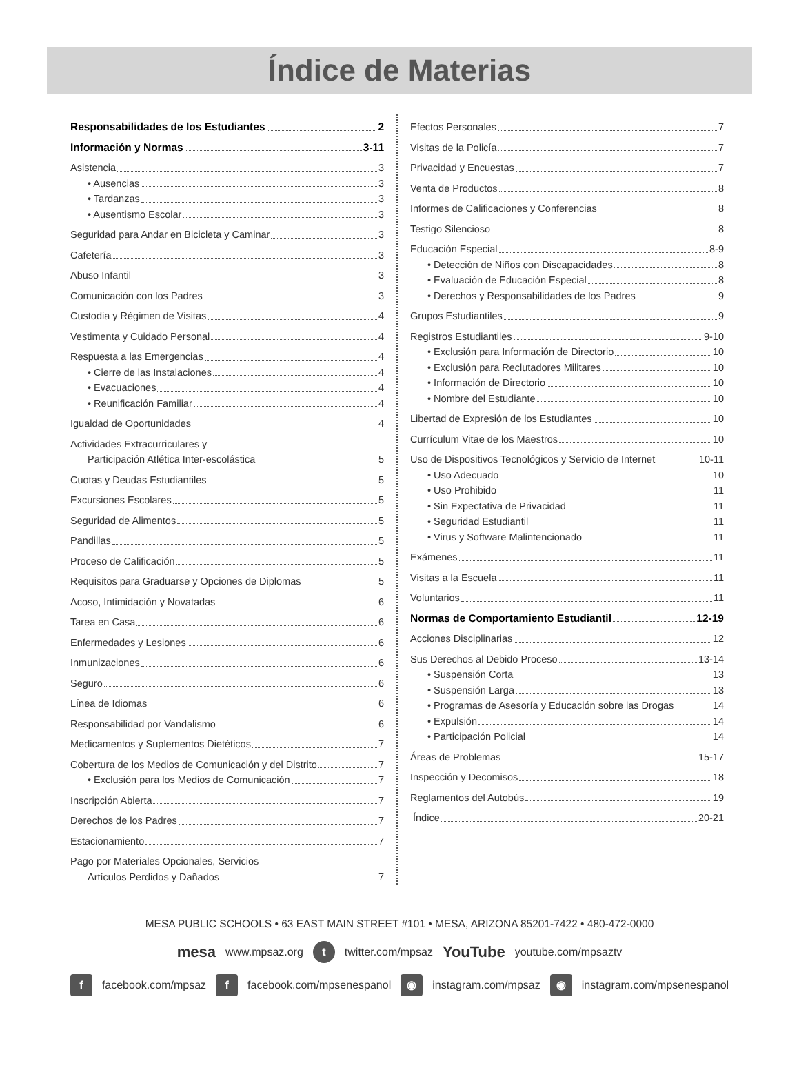Índice de Materias
Responsabilidades de los Estudiantes 2
Información y Normas 3-11
Asistencia 3
• Ausencias 3
• Tardanzas 3
• Ausentismo Escolar 3
Seguridad para Andar en Bicicleta y Caminar 3
Cafetería 3
Abuso Infantil 3
Comunicación con los Padres 3
Custodia y Régimen de Visitas 4
Vestimenta y Cuidado Personal 4
Respuesta a las Emergencias 4
• Cierre de las Instalaciones 4
• Evacuaciones 4
• Reunificación Familiar 4
Igualdad de Oportunidades 4
Actividades Extracurriculares y
Participación Atlética Inter-escolástica 5
Cuotas y Deudas Estudiantiles 5
Excursiones Escolares 5
Seguridad de Alimentos 5
Pandillas 5
Proceso de Calificación 5
Requisitos para Graduarse y Opciones de Diplomas 5
Acoso, Intimidación y Novatadas 6
Tarea en Casa 6
Enfermedades y Lesiones 6
Inmunizaciones 6
Seguro 6
Línea de Idiomas 6
Responsabilidad por Vandalismo 6
Medicamentos y Suplementos Dietéticos 7
Cobertura de los Medios de Comunicación y del Distrito 7
• Exclusión para los Medios de Comunicación 7
Inscripción Abierta 7
Derechos de los Padres 7
Estacionamiento 7
Pago por Materiales Opcionales, Servicios
Artículos Perdidos y Dañados 7
Efectos Personales 7
Visitas de la Policía 7
Privacidad y Encuestas 7
Venta de Productos 8
Informes de Calificaciones y Conferencias 8
Testigo Silencioso 8
Educación Especial 8-9
• Detección de Niños con Discapacidades 8
• Evaluación de Educación Especial 8
• Derechos y Responsabilidades de los Padres 9
Grupos Estudiantiles 9
Registros Estudiantiles 9-10
• Exclusión para Información de Directorio 10
• Exclusión para Reclutadores Militares 10
• Información de Directorio 10
• Nombre del Estudiante 10
Libertad de Expresión de los Estudiantes 10
Currículum Vitae de los Maestros 10
Uso de Dispositivos Tecnológicos y Servicio de Internet 10-11
• Uso Adecuado 10
• Uso Prohibido 11
• Sin Expectativa de Privacidad 11
• Seguridad Estudiantil 11
• Virus y Software Malintencionado 11
Exámenes 11
Visitas a la Escuela 11
Voluntarios 11
Normas de Comportamiento Estudiantil 12-19
Acciones Disciplinarias 12
Sus Derechos al Debido Proceso 13-14
• Suspensión Corta 13
• Suspensión Larga 13
• Programas de Asesoría y Educación sobre las Drogas 14
• Expulsión 14
• Participación Policial 14
Áreas de Problemas 15-17
Inspección y Decomisos 18
Reglamentos del Autobús 19
Índice 20-21
MESA PUBLIC SCHOOLS • 63 EAST MAIN STREET #101 • MESA, ARIZONA 85201-7422 • 480-472-0000
mesa www.mpsaz.org t twitter.com/mpsaz YouTube youtube.com/mpsaztv
f facebook.com/mpsaz f facebook.com/mpsenespanol ◉ instagram.com/mpsaz ◉ instagram.com/mpsenespanol